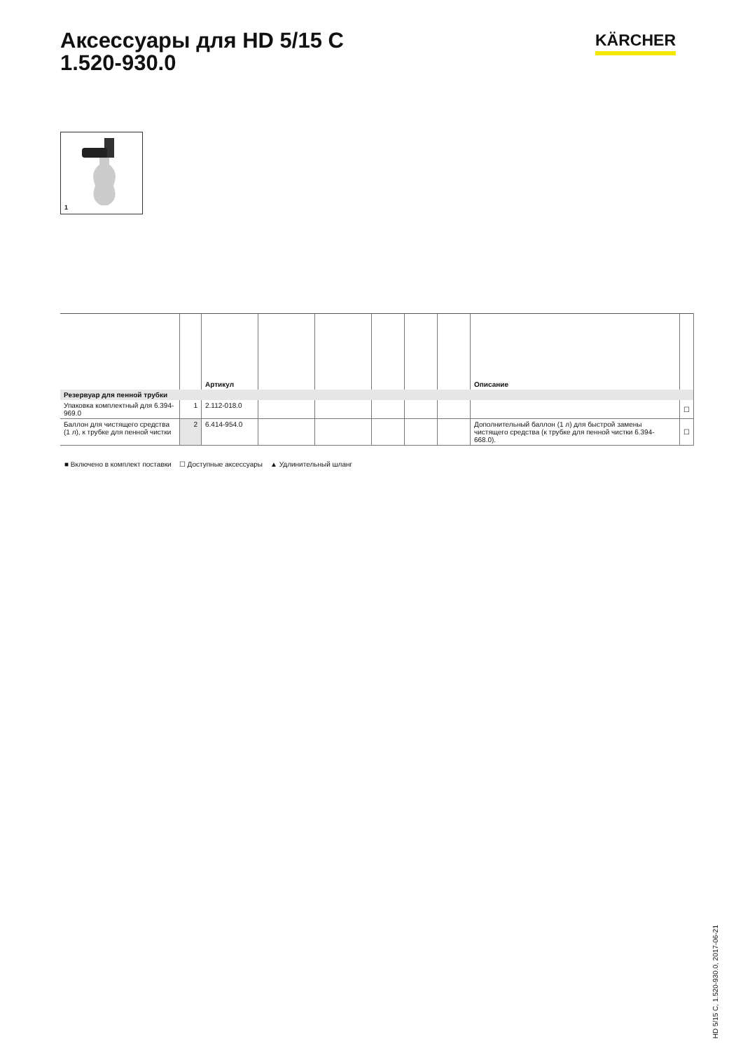Аксессуары для HD 5/15 C
1.520-930.0
KÄRCHER
1
| | | Артикул | | | | | | Описание | |
| --- | --- | --- | --- | --- | --- | --- | --- | --- | --- |
| Резервуар для пенной трубки | | | | | | | | | |
| Упаковка комплектный для 6.394-969.0 | 1 | 2.112-018.0 | | | | | | | ☐ |
| Баллон для чистящего средства (1 л), к трубке для пенной чистки | 2 | 6.414-954.0 | | | | | | Дополнительный баллон (1 л) для быстрой замены чистящего средства (к трубке для пенной чистки 6.394-668.0). | ☐ |
■ Включено в комплект поставки ☐ Доступные аксессуары ▲ Удлинительный шланг
HD 5/15 C, 1.520-930.0, 2017-06-21